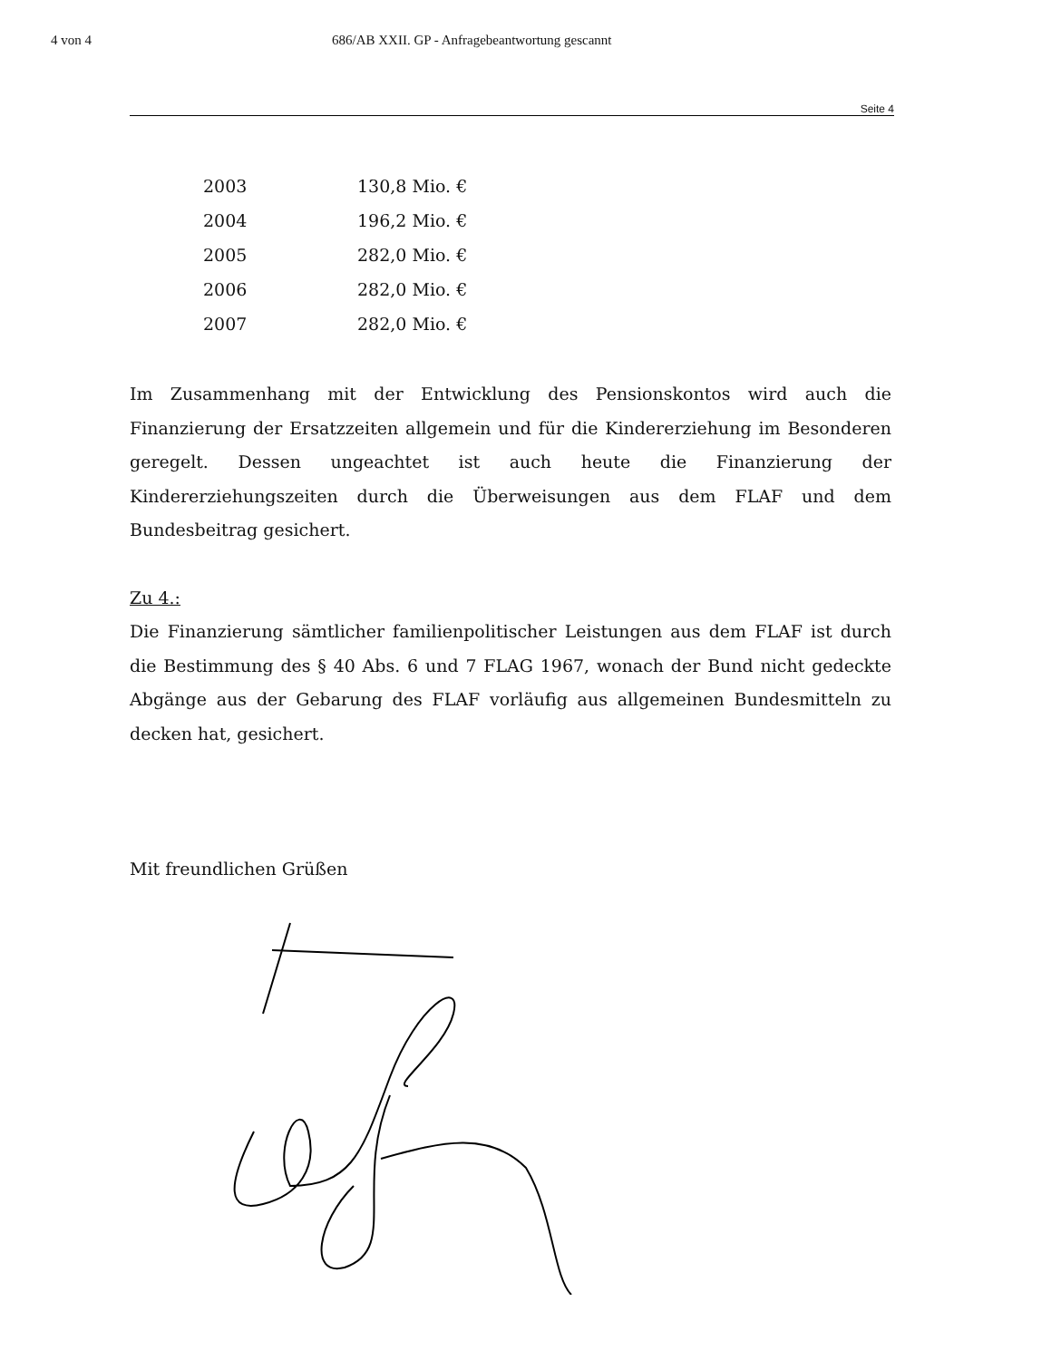4 von 4 686/AB XXII. GP - Anfragebeantwortung gescannt
Seite 4
| 2003 | 130,8 Mio. € |
| 2004 | 196,2 Mio. € |
| 2005 | 282,0 Mio. € |
| 2006 | 282,0 Mio. € |
| 2007 | 282,0 Mio. € |
Im Zusammenhang mit der Entwicklung des Pensionskontos wird auch die Finanzierung der Ersatzzeiten allgemein und für die Kindererziehung im Besonderen geregelt. Dessen ungeachtet ist auch heute die Finanzierung der Kindererziehungszeiten durch die Überweisungen aus dem FLAF und dem Bundesbeitrag gesichert.
Zu 4.:
Die Finanzierung sämtlicher familienpolitischer Leistungen aus dem FLAF ist durch die Bestimmung des § 40 Abs. 6 und 7 FLAG 1967, wonach der Bund nicht gedeckte Abgänge aus der Gebarung des FLAF vorläufig aus allgemeinen Bundesmitteln zu decken hat, gesichert.
Mit freundlichen Grüßen